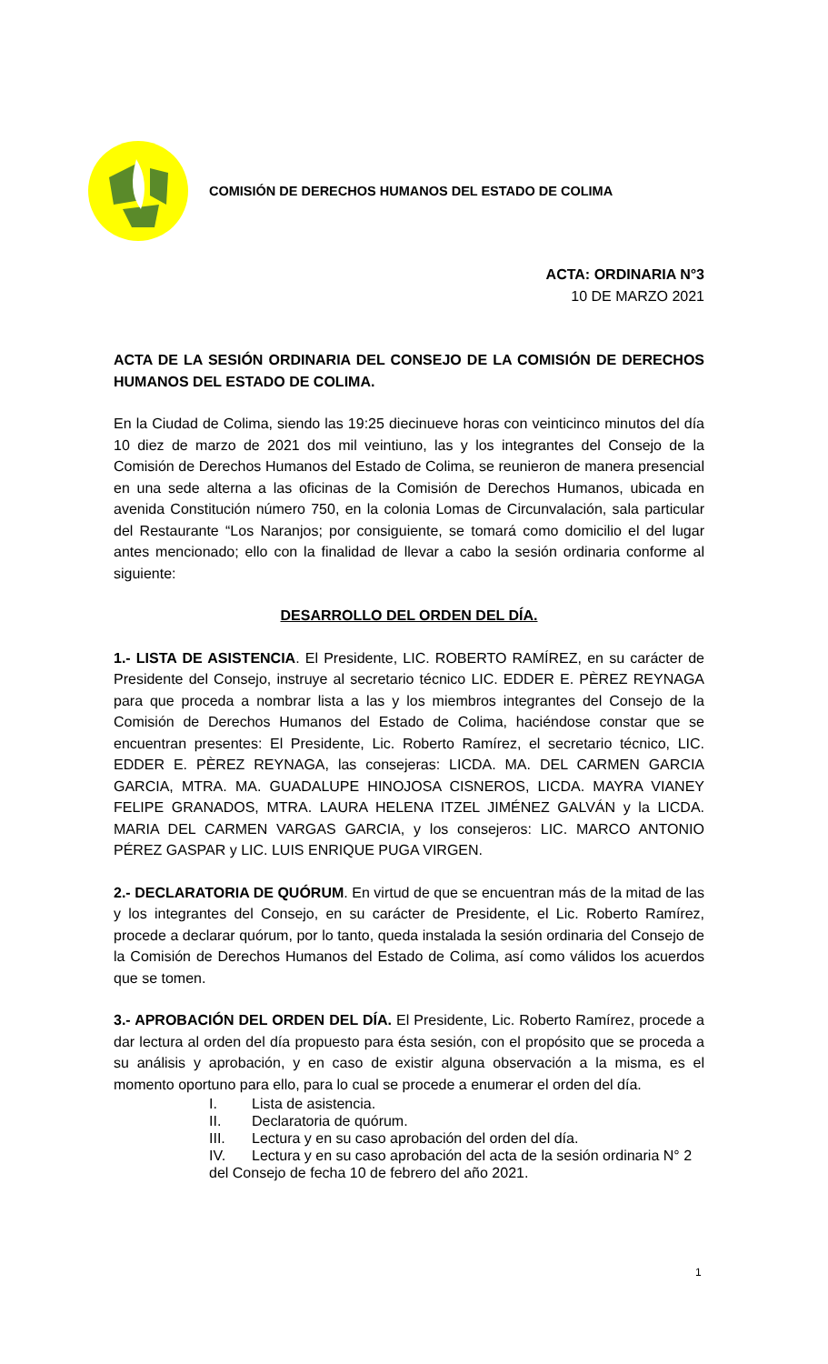COMISIÓN DE DERECHOS HUMANOS DEL ESTADO DE COLIMA
ACTA: ORDINARIA N°3
10 DE MARZO 2021
ACTA DE LA SESIÓN ORDINARIA DEL CONSEJO DE LA COMISIÓN DE DERECHOS HUMANOS DEL ESTADO DE COLIMA.
En la Ciudad de Colima, siendo las 19:25 diecinueve horas con veinticinco minutos del día 10 diez de marzo de 2021 dos mil veintiuno, las y los integrantes del Consejo de la Comisión de Derechos Humanos del Estado de Colima, se reunieron de manera presencial en una sede alterna a las oficinas de la Comisión de Derechos Humanos, ubicada en avenida Constitución número 750, en la colonia Lomas de Circunvalación, sala particular del Restaurante “Los Naranjos; por consiguiente, se tomará como domicilio el del lugar antes mencionado; ello con la finalidad de llevar a cabo la sesión ordinaria conforme al siguiente:
DESARROLLO DEL ORDEN DEL DÍA.
1.- LISTA DE ASISTENCIA. El Presidente, LIC. ROBERTO RAMÍREZ, en su carácter de Presidente del Consejo, instruye al secretario técnico LIC. EDDER E. PÈREZ REYNAGA para que proceda a nombrar lista a las y los miembros integrantes del Consejo de la Comisión de Derechos Humanos del Estado de Colima, haciéndose constar que se encuentran presentes: El Presidente, Lic. Roberto Ramírez, el secretario técnico, LIC. EDDER E. PÈREZ REYNAGA, las consejeras: LICDA. MA. DEL CARMEN GARCIA GARCIA, MTRA. MA. GUADALUPE HINOJOSA CISNEROS, LICDA. MAYRA VIANEY FELIPE GRANADOS, MTRA. LAURA HELENA ITZEL JIMÉNEZ GALVÁN y la LICDA. MARIA DEL CARMEN VARGAS GARCIA, y los consejeros: LIC. MARCO ANTONIO PÉREZ GASPAR y LIC. LUIS ENRIQUE PUGA VIRGEN.
2.- DECLARATORIA DE QUÓRUM. En virtud de que se encuentran más de la mitad de las y los integrantes del Consejo, en su carácter de Presidente, el Lic. Roberto Ramírez, procede a declarar quórum, por lo tanto, queda instalada la sesión ordinaria del Consejo de la Comisión de Derechos Humanos del Estado de Colima, así como válidos los acuerdos que se tomen.
3.- APROBACIÓN DEL ORDEN DEL DÍA. El Presidente, Lic. Roberto Ramírez, procede a dar lectura al orden del día propuesto para ésta sesión, con el propósito que se proceda a su análisis y aprobación, y en caso de existir alguna observación a la misma, es el momento oportuno para ello, para lo cual se procede a enumerar el orden del día.
I. Lista de asistencia.
II. Declaratoria de quórum.
III. Lectura y en su caso aprobación del orden del día.
IV. Lectura y en su caso aprobación del acta de la sesión ordinaria N° 2 del Consejo de fecha 10 de febrero del año 2021.
1